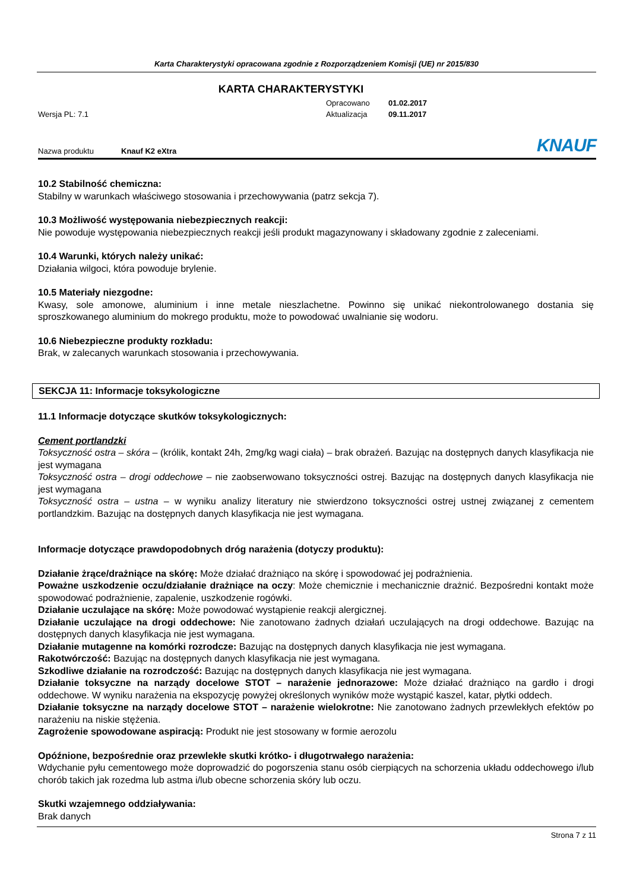Karta Charakterystyki opracowana zgodnie z Rozporządzeniem Komisji (UE) nr 2015/830
KARTA CHARAKTERYSTYKI
Opracowano 01.02.2017
Wersja PL: 7.1 Aktualizacja 09.11.2017
Nazwa produktu Knauf K2 eXtra KNAUF
10.2 Stabilność chemiczna:
Stabilny w warunkach właściwego stosowania i przechowywania (patrz sekcja 7).
10.3 Możliwość występowania niebezpiecznych reakcji:
Nie powoduje występowania niebezpiecznych reakcji jeśli produkt magazynowany i składowany zgodnie z zaleceniami.
10.4 Warunki, których należy unikać:
Działania wilgoci, która powoduje brylenie.
10.5 Materiały niezgodne:
Kwasy, sole amonowe, aluminium i inne metale nieszlachetne. Powinno się unikać niekontrolowanego dostania się sproszkowanego aluminium do mokrego produktu, może to powodować uwalnianie się wodoru.
10.6 Niebezpieczne produkty rozkładu:
Brak, w zalecanych warunkach stosowania i przechowywania.
SEKCJA 11: Informacje toksykologiczne
11.1 Informacje dotyczące skutków toksykologicznych:
Cement portlandzki
Toksyczność ostra – skóra – (królik, kontakt 24h, 2mg/kg wagi ciała) – brak obrażeń. Bazując na dostępnych danych klasyfikacja nie jest wymagana
Toksyczność ostra – drogi oddechowe – nie zaobserwowano toksyczności ostrej. Bazując na dostępnych danych klasyfikacja nie jest wymagana
Toksyczność ostra – ustna – w wyniku analizy literatury nie stwierdzono toksyczności ostrej ustnej związanej z cementem portlandzkim. Bazując na dostępnych danych klasyfikacja nie jest wymagana.
Informacje dotyczące prawdopodobnych dróg narażenia (dotyczy produktu):
Działanie żrące/drażniące na skórę: Może działać drażniąco na skórę i spowodować jej podrażnienia.
Poważne uszkodzenie oczu/działanie drażniące na oczy: Może chemicznie i mechanicznie drażnić. Bezpośredni kontakt może spowodować podrażnienie, zapalenie, uszkodzenie rogówki.
Działanie uczulające na skórę: Może powodować wystąpienie reakcji alergicznej.
Działanie uczulające na drogi oddechowe: Nie zanotowano żadnych działań uczulających na drogi oddechowe. Bazując na dostępnych danych klasyfikacja nie jest wymagana.
Działanie mutagenne na komórki rozrodcze: Bazując na dostępnych danych klasyfikacja nie jest wymagana.
Rakotwórczość: Bazując na dostępnych danych klasyfikacja nie jest wymagana.
Szkodliwe działanie na rozrodczość: Bazując na dostępnych danych klasyfikacja nie jest wymagana.
Działanie toksyczne na narządy docelowe STOT – narażenie jednorazowe: Może działać drażniąco na gardło i drogi oddechowe. W wyniku narażenia na ekspozycję powyżej określonych wyników może wystąpić kaszel, katar, płytki oddech.
Działanie toksyczne na narządy docelowe STOT – narażenie wielokrotne: Nie zanotowano żadnych przewlekłych efektów po narażeniu na niskie stężenia.
Zagrożenie spowodowane aspiracją: Produkt nie jest stosowany w formie aerozolu
Opóźnione, bezpośrednie oraz przewlekłe skutki krótko- i długotrwałego narażenia:
Wdychanie pyłu cementowego może doprowadzić do pogorszenia stanu osób cierpiących na schorzenia układu oddechowego i/lub chorób takich jak rozedma lub astma i/lub obecne schorzenia skóry lub oczu.
Skutki wzajemnego oddziaływania:
Brak danych
Strona 7 z 11